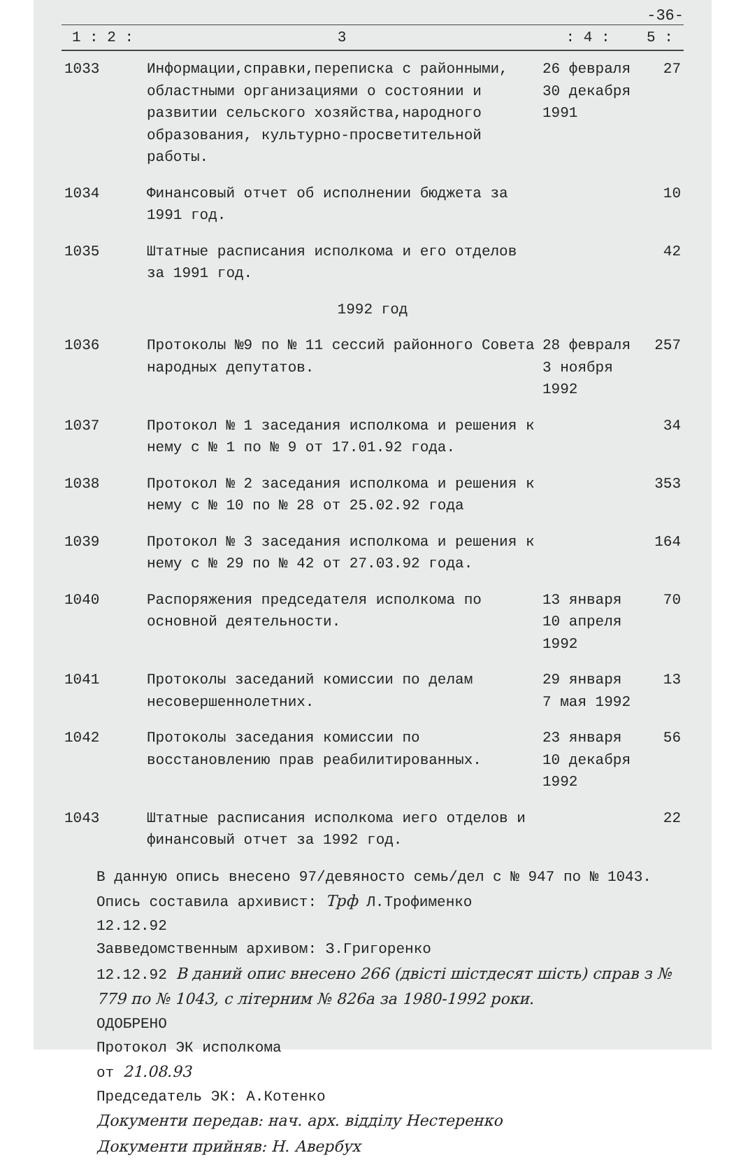-36-
| 1 : 2 : | 3 | : 4 : | 5 : |
| --- | --- | --- | --- |
| 1033 | Информации,справки,переписка с районными, областными организациями о состоянии и развитии сельского хозяйства,народного образования, культурно-просветительной работы. | 26 февраля 30 декабря 1991 | 27 |
| 1034 | Финансовый отчет об исполнении бюджета за 1991 год. | | 10 |
| 1035 | Штатные расписания исполкома и его отделов за 1991 год. | | 42 |
| 1992 год | | | |
| 1036 | Протоколы №9 по № 11 сессий районного Совета народных депутатов. | 28 февраля 3 ноября 1992 | 257 |
| 1037 | Протокол № 1 заседания исполкома и решения к нему с № 1 по № 9 от 17.01.92 года. | | 34 |
| 1038 | Протокол № 2 заседания исполкома и решения к нему с № 10 по № 28 от 25.02.92 года | | 353 |
| 1039 | Протокол № 3 заседания исполкома и решения к нему с № 29 по № 42 от 27.03.92 года. | | 164 |
| 1040 | Распоряжения председателя исполкома по основной деятельности. | 13 января 10 апреля 1992 | 70 |
| 1041 | Протоколы заседаний комиссии по делам несовершеннолетних. | 29 января 7 мая 1992 | 13 |
| 1042 | Протоколы заседания комиссии по восстановлению прав реабилитированных. | 23 января 10 декабря 1992 | 56 |
| 1043 | Штатные расписания исполкома иего отделов и финансовый отчет за 1992 год. | | 22 |
В данную опись внесено 97/девяносто семь/дел с № 947 по № 1043.
Опись составила архивист: Трф Л.Трофименко
12.12.92
Завведомственным архивом: З.Григоренко
12.12.92 В даний опис внесено 266 (двісті шістдесят шість) справ з № 779 по № 1043, с літерним № 826а за 1980-1992 роки.
ОДОБРЕНО
Протокол ЭК исполкома
от 21.08.93
Председатель ЭК: А.Котенко
Документи передав: нач. арх. відділу Нестеренко
Документи прийняв: Н. Авербух